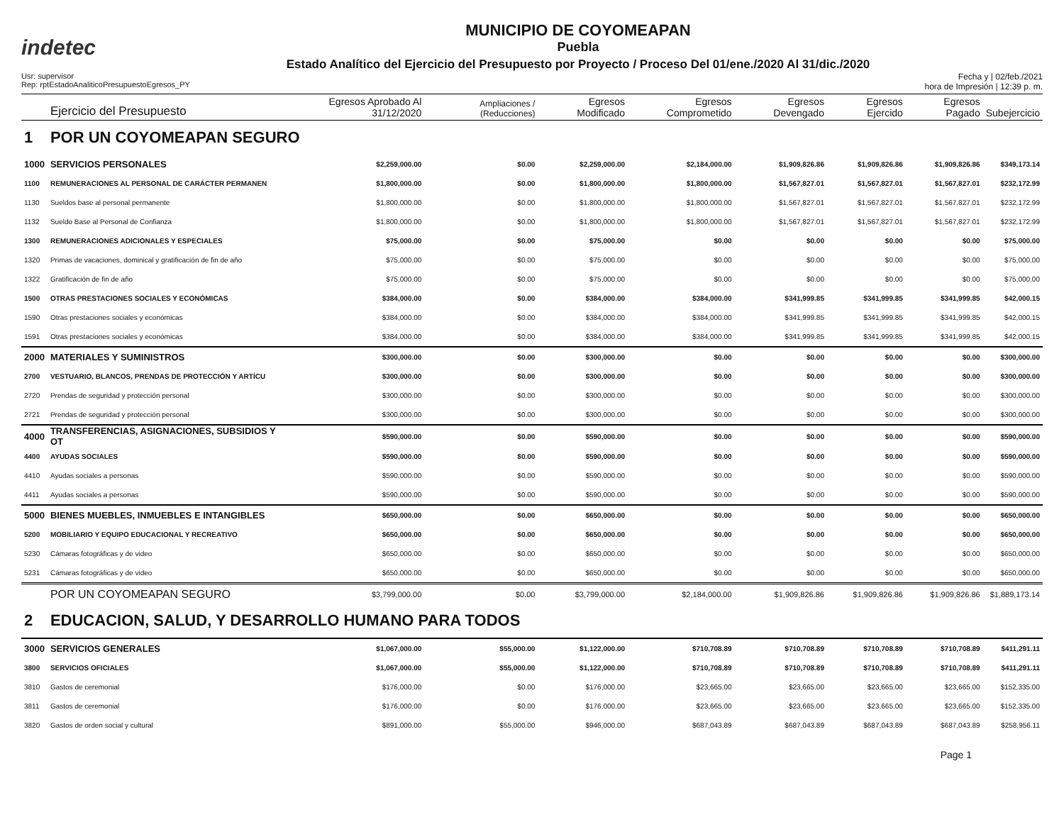indetec
MUNICIPIO DE COYOMEAPAN
Puebla
Estado Analítico del Ejercicio del Presupuesto por Proyecto / Proceso Del 01/ene./2020 Al 31/dic./2020
Usr: supervisor
Rep: rptEstadoAnaliticoPresupuestoEgresos_PY
Fecha y | 02/feb./2021
hora de Impresión | 12:39 p. m.
| | Ejercicio del Presupuesto | Egresos Aprobado Al 31/12/2020 | Ampliaciones / (Reducciones) | Egresos Modificado | Egresos Comprometido | Egresos Devengado | Egresos Ejercido | Egresos Pagado | Subejercicio |
| --- | --- | --- | --- | --- | --- | --- | --- | --- | --- |
| 1 | POR UN COYOMEAPAN SEGURO | | | | | | | | |
| 1000 | SERVICIOS PERSONALES | $2,259,000.00 | $0.00 | $2,259,000.00 | $2,184,000.00 | $1,909,826.86 | $1,909,826.86 | $1,909,826.86 | $349,173.14 |
| 1100 | REMUNERACIONES AL PERSONAL DE CARÁCTER PERMANEN | $1,800,000.00 | $0.00 | $1,800,000.00 | $1,800,000.00 | $1,567,827.01 | $1,567,827.01 | $1,567,827.01 | $232,172.99 |
| 1130 | Sueldos base al personal permanente | $1,800,000.00 | $0.00 | $1,800,000.00 | $1,800,000.00 | $1,567,827.01 | $1,567,827.01 | $1,567,827.01 | $232,172.99 |
| 1132 | Sueldo Base al Personal de Confianza | $1,800,000.00 | $0.00 | $1,800,000.00 | $1,800,000.00 | $1,567,827.01 | $1,567,827.01 | $1,567,827.01 | $232,172.99 |
| 1300 | REMUNERACIONES ADICIONALES Y ESPECIALES | $75,000.00 | $0.00 | $75,000.00 | $0.00 | $0.00 | $0.00 | $0.00 | $75,000.00 |
| 1320 | Primas de vacaciones, dominical y gratificación de fin de año | $75,000.00 | $0.00 | $75,000.00 | $0.00 | $0.00 | $0.00 | $0.00 | $75,000.00 |
| 1322 | Gratificación de fin de año | $75,000.00 | $0.00 | $75,000.00 | $0.00 | $0.00 | $0.00 | $0.00 | $75,000.00 |
| 1500 | OTRAS PRESTACIONES SOCIALES Y ECONÓMICAS | $384,000.00 | $0.00 | $384,000.00 | $384,000.00 | $341,999.85 | $341,999.85 | $341,999.85 | $42,000.15 |
| 1590 | Otras prestaciones sociales y económicas | $384,000.00 | $0.00 | $384,000.00 | $384,000.00 | $341,999.85 | $341,999.85 | $341,999.85 | $42,000.15 |
| 1591 | Otras prestaciones sociales y económicas | $384,000.00 | $0.00 | $384,000.00 | $384,000.00 | $341,999.85 | $341,999.85 | $341,999.85 | $42,000.15 |
| 2000 | MATERIALES Y SUMINISTROS | $300,000.00 | $0.00 | $300,000.00 | $0.00 | $0.00 | $0.00 | $0.00 | $300,000.00 |
| 2700 | VESTUARIO, BLANCOS, PRENDAS DE PROTECCIÓN Y ARTÍCU | $300,000.00 | $0.00 | $300,000.00 | $0.00 | $0.00 | $0.00 | $0.00 | $300,000.00 |
| 2720 | Prendas de seguridad y protección personal | $300,000.00 | $0.00 | $300,000.00 | $0.00 | $0.00 | $0.00 | $0.00 | $300,000.00 |
| 2721 | Prendas de seguridad y protección personal | $300,000.00 | $0.00 | $300,000.00 | $0.00 | $0.00 | $0.00 | $0.00 | $300,000.00 |
| 4000 | TRANSFERENCIAS, ASIGNACIONES, SUBSIDIOS Y OT | $590,000.00 | $0.00 | $590,000.00 | $0.00 | $0.00 | $0.00 | $0.00 | $590,000.00 |
| 4400 | AYUDAS SOCIALES | $590,000.00 | $0.00 | $590,000.00 | $0.00 | $0.00 | $0.00 | $0.00 | $590,000.00 |
| 4410 | Ayudas sociales a personas | $590,000.00 | $0.00 | $590,000.00 | $0.00 | $0.00 | $0.00 | $0.00 | $590,000.00 |
| 4411 | Ayudas sociales a personas | $590,000.00 | $0.00 | $590,000.00 | $0.00 | $0.00 | $0.00 | $0.00 | $590,000.00 |
| 5000 | BIENES MUEBLES, INMUEBLES E INTANGIBLES | $650,000.00 | $0.00 | $650,000.00 | $0.00 | $0.00 | $0.00 | $0.00 | $650,000.00 |
| 5200 | MOBILIARIO Y EQUIPO EDUCACIONAL Y RECREATIVO | $650,000.00 | $0.00 | $650,000.00 | $0.00 | $0.00 | $0.00 | $0.00 | $650,000.00 |
| 5230 | Cámaras fotográficas y de video | $650,000.00 | $0.00 | $650,000.00 | $0.00 | $0.00 | $0.00 | $0.00 | $650,000.00 |
| 5231 | Cámaras fotográficas y de video | $650,000.00 | $0.00 | $650,000.00 | $0.00 | $0.00 | $0.00 | $0.00 | $650,000.00 |
| | POR UN COYOMEAPAN SEGURO | $3,799,000.00 | $0.00 | $3,799,000.00 | $2,184,000.00 | $1,909,826.86 | $1,909,826.86 | $1,909,826.86 | $1,889,173.14 |
| 2 | EDUCACION, SALUD, Y DESARROLLO HUMANO PARA TODOS | | | | | | | | |
| 3000 | SERVICIOS GENERALES | $1,067,000.00 | $55,000.00 | $1,122,000.00 | $710,708.89 | $710,708.89 | $710,708.89 | $710,708.89 | $411,291.11 |
| 3800 | SERVICIOS OFICIALES | $1,067,000.00 | $55,000.00 | $1,122,000.00 | $710,708.89 | $710,708.89 | $710,708.89 | $710,708.89 | $411,291.11 |
| 3810 | Gastos de ceremonial | $176,000.00 | $0.00 | $176,000.00 | $23,665.00 | $23,665.00 | $23,665.00 | $23,665.00 | $152,335.00 |
| 3811 | Gastos de ceremonial | $176,000.00 | $0.00 | $176,000.00 | $23,665.00 | $23,665.00 | $23,665.00 | $23,665.00 | $152,335.00 |
| 3820 | Gastos de orden social y cultural | $891,000.00 | $55,000.00 | $946,000.00 | $687,043.89 | $687,043.89 | $687,043.89 | $687,043.89 | $258,956.11 |
Page 1